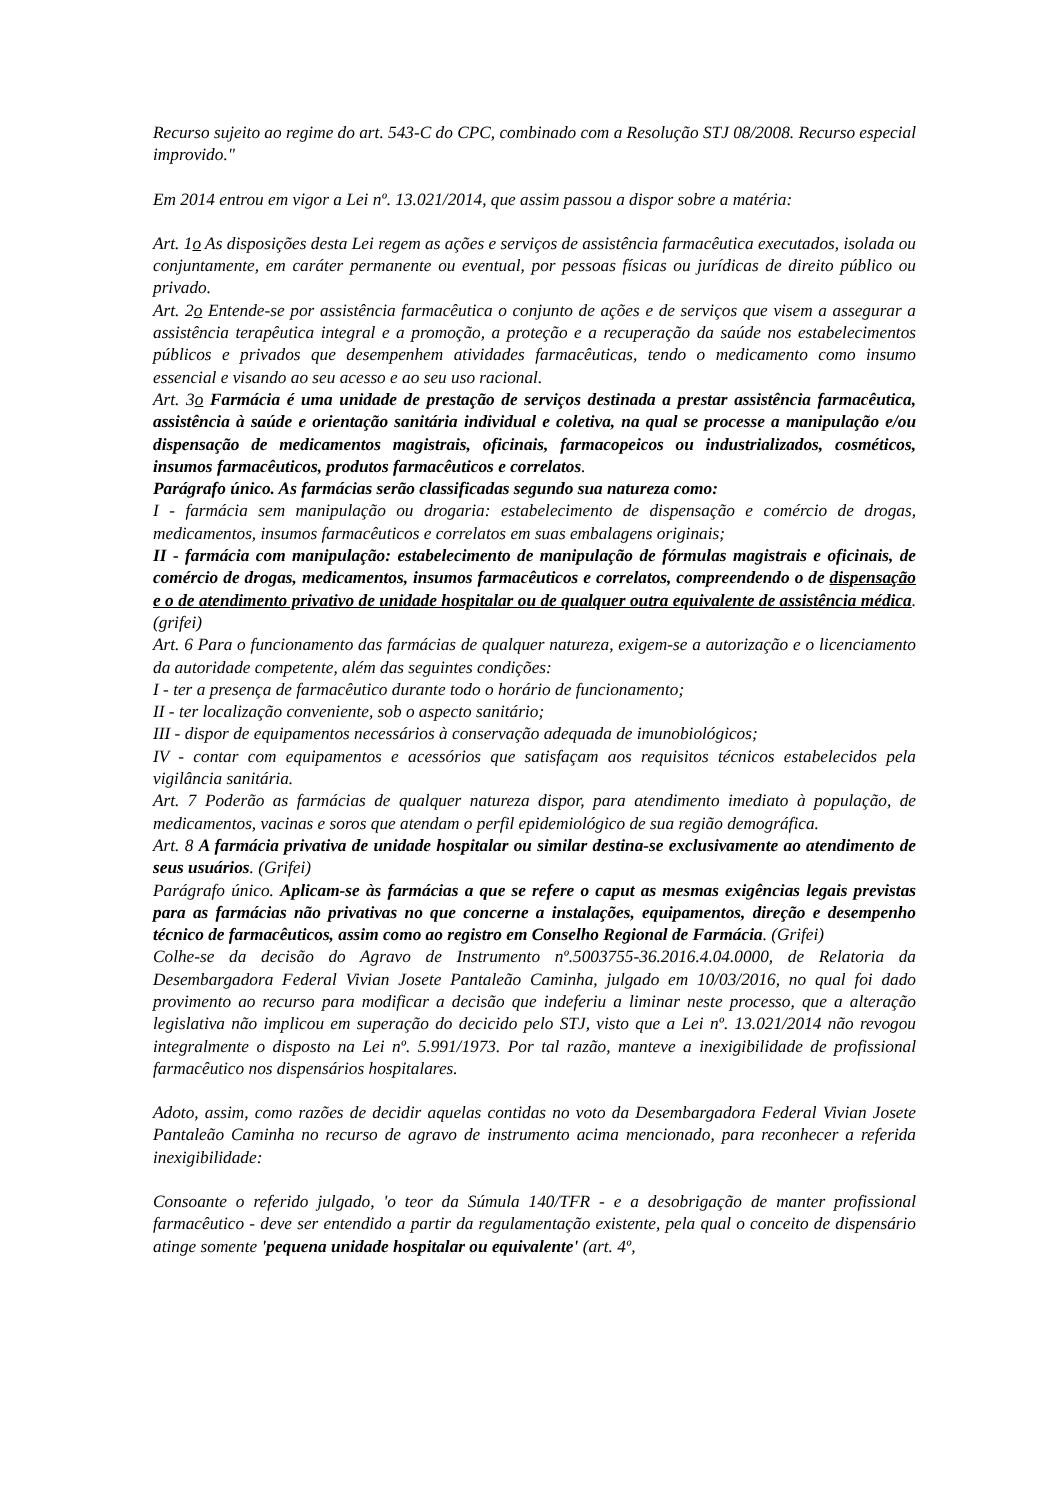Recurso sujeito ao regime do art. 543-C do CPC, combinado com a Resolução STJ 08/2008. Recurso especial improvido."
Em 2014 entrou em vigor a Lei nº. 13.021/2014, que assim passou a dispor sobre a matéria:
Art. 1o As disposições desta Lei regem as ações e serviços de assistência farmacêutica executados, isolada ou conjuntamente, em caráter permanente ou eventual, por pessoas físicas ou jurídicas de direito público ou privado.
Art. 2o Entende-se por assistência farmacêutica o conjunto de ações e de serviços que visem a assegurar a assistência terapêutica integral e a promoção, a proteção e a recuperação da saúde nos estabelecimentos públicos e privados que desempenhem atividades farmacêuticas, tendo o medicamento como insumo essencial e visando ao seu acesso e ao seu uso racional.
Art. 3o Farmácia é uma unidade de prestação de serviços destinada a prestar assistência farmacêutica, assistência à saúde e orientação sanitária individual e coletiva, na qual se processe a manipulação e/ou dispensação de medicamentos magistrais, oficinais, farmacopeicos ou industrializados, cosméticos, insumos farmacêuticos, produtos farmacêuticos e correlatos.
Parágrafo único. As farmácias serão classificadas segundo sua natureza como:
I - farmácia sem manipulação ou drogaria: estabelecimento de dispensação e comércio de drogas, medicamentos, insumos farmacêuticos e correlatos em suas embalagens originais;
II - farmácia com manipulação: estabelecimento de manipulação de fórmulas magistrais e oficinais, de comércio de drogas, medicamentos, insumos farmacêuticos e correlatos, compreendendo o de dispensação e o de atendimento privativo de unidade hospitalar ou de qualquer outra equivalente de assistência médica. (grifei)
Art. 6 Para o funcionamento das farmácias de qualquer natureza, exigem-se a autorização e o licenciamento da autoridade competente, além das seguintes condições:
I - ter a presença de farmacêutico durante todo o horário de funcionamento;
II - ter localização conveniente, sob o aspecto sanitário;
III - dispor de equipamentos necessários à conservação adequada de imunobiológicos;
IV - contar com equipamentos e acessórios que satisfaçam aos requisitos técnicos estabelecidos pela vigilância sanitária.
Art. 7 Poderão as farmácias de qualquer natureza dispor, para atendimento imediato à população, de medicamentos, vacinas e soros que atendam o perfil epidemiológico de sua região demográfica.
Art. 8 A farmácia privativa de unidade hospitalar ou similar destina-se exclusivamente ao atendimento de seus usuários. (Grifei)
Parágrafo único. Aplicam-se às farmácias a que se refere o caput as mesmas exigências legais previstas para as farmácias não privativas no que concerne a instalações, equipamentos, direção e desempenho técnico de farmacêuticos, assim como ao registro em Conselho Regional de Farmácia. (Grifei)
Colhe-se da decisão do Agravo de Instrumento nº.5003755-36.2016.4.04.0000, de Relatoria da Desembargadora Federal Vivian Josete Pantaleão Caminha, julgado em 10/03/2016, no qual foi dado provimento ao recurso para modificar a decisão que indeferiu a liminar neste processo, que a alteração legislativa não implicou em superação do decicido pelo STJ, visto que a Lei nº. 13.021/2014 não revogou integralmente o disposto na Lei nº. 5.991/1973. Por tal razão, manteve a inexigibilidade de profissional farmacêutico nos dispensários hospitalares.
Adoto, assim, como razões de decidir aquelas contidas no voto da Desembargadora Federal Vivian Josete Pantaleão Caminha no recurso de agravo de instrumento acima mencionado, para reconhecer a referida inexigibilidade:
Consoante o referido julgado, 'o teor da Súmula 140/TFR - e a desobrigação de manter profissional farmacêutico - deve ser entendido a partir da regulamentação existente, pela qual o conceito de dispensário atinge somente 'pequena unidade hospitalar ou equivalente' (art. 4º,